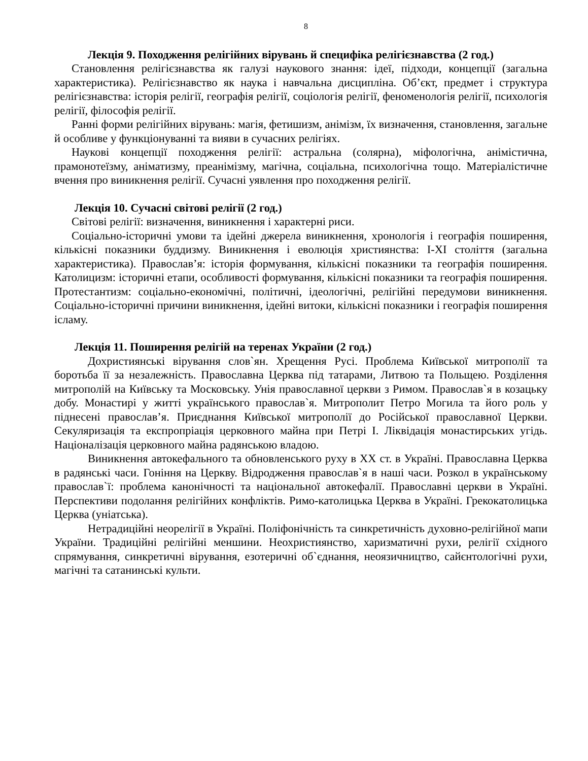8
Лекція 9. Походження релігійних вірувань й специфіка релігієзнавства (2 год.)
Становлення релігієзнавства як галузі наукового знання: ідеї, підходи, концепції (загальна характеристика). Релігієзнавство як наука і навчальна дисципліна. Об’єкт, предмет і структура релігієзнавства: історія релігії, географія релігії, соціологія релігії, феноменологія релігії, психологія релігії, філософія релігії.
Ранні форми релігійних вірувань: магія, фетишизм, анімізм, їх визначення, становлення, загальне й особливе у функціонуванні та вияви в сучасних релігіях.
Наукові концепції походження релігії: астральна (солярна), міфологічна, анімістична, прамонотеїзму, аніматизму, преанімізму, магічна, соціальна, психологічна тощо. Матеріалістичне вчення про виникнення релігії. Сучасні уявлення про походження релігії.
Лекція 10. Сучасні світові релігії (2 год.)
Світові релігії: визначення, виникнення і характерні риси.
Соціально-історичні умови та ідейні джерела виникнення, хронологія і географія поширення, кількісні показники буддизму. Виникнення і еволюція християнства: I-XI століття (загальна характеристика). Православ’я: історія формування, кількісні показники та географія поширення. Католицизм: історичні етапи, особливості формування, кількісні показники та географія поширення. Протестантизм: соціально-економічні, політичні, ідеологічні, релігійні передумови виникнення. Соціально-історичні причини виникнення, ідейні витоки, кількісні показники і географія поширення ісламу.
Лекція 11. Поширення релігій на теренах України (2 год.)
Дохристиянські вірування слов`ян. Хрещення Русі. Проблема Київської митрополії та боротьба її за незалежність. Православна Церква під татарами, Литвою та Польщею. Розділення митрополій на Київську та Московську. Унія православної церкви з Римом. Православ`я в козацьку добу. Монастирі у житті українського православ`я. Митрополит Петро Могила та його роль у піднесені православ’я. Приєднання Київської митрополії до Російської православної Церкви. Секуляризація та експропріація церковного майна при Петрі І. Ліквідація монастирських угідь. Націоналізація церковного майна радянською владою.
Виникнення автокефального та обновленського руху в ХХ ст. в Україні. Православна Церква в радянські часи. Гоніння на Церкву. Відродження православ`я в наші часи. Розкол в українському православ`ї: проблема канонічності та національної автокефалії. Православні церкви в Україні. Перспективи подолання релігійних конфліктів. Римо-католицька Церква в Україні. Грекокатолицька Церква (уніатська).
Нетрадиційні неорелігії в Україні. Поліфонічність та синкретичність духовно-релігійної мапи України. Традиційні релігійні меншини. Неохристиянство, харизматичні рухи, релігії східного спрямування, синкретичні вірування, езотеричні об`єднання, неоязичництво, сайєнтологічні рухи, магічні та сатанинські культи.